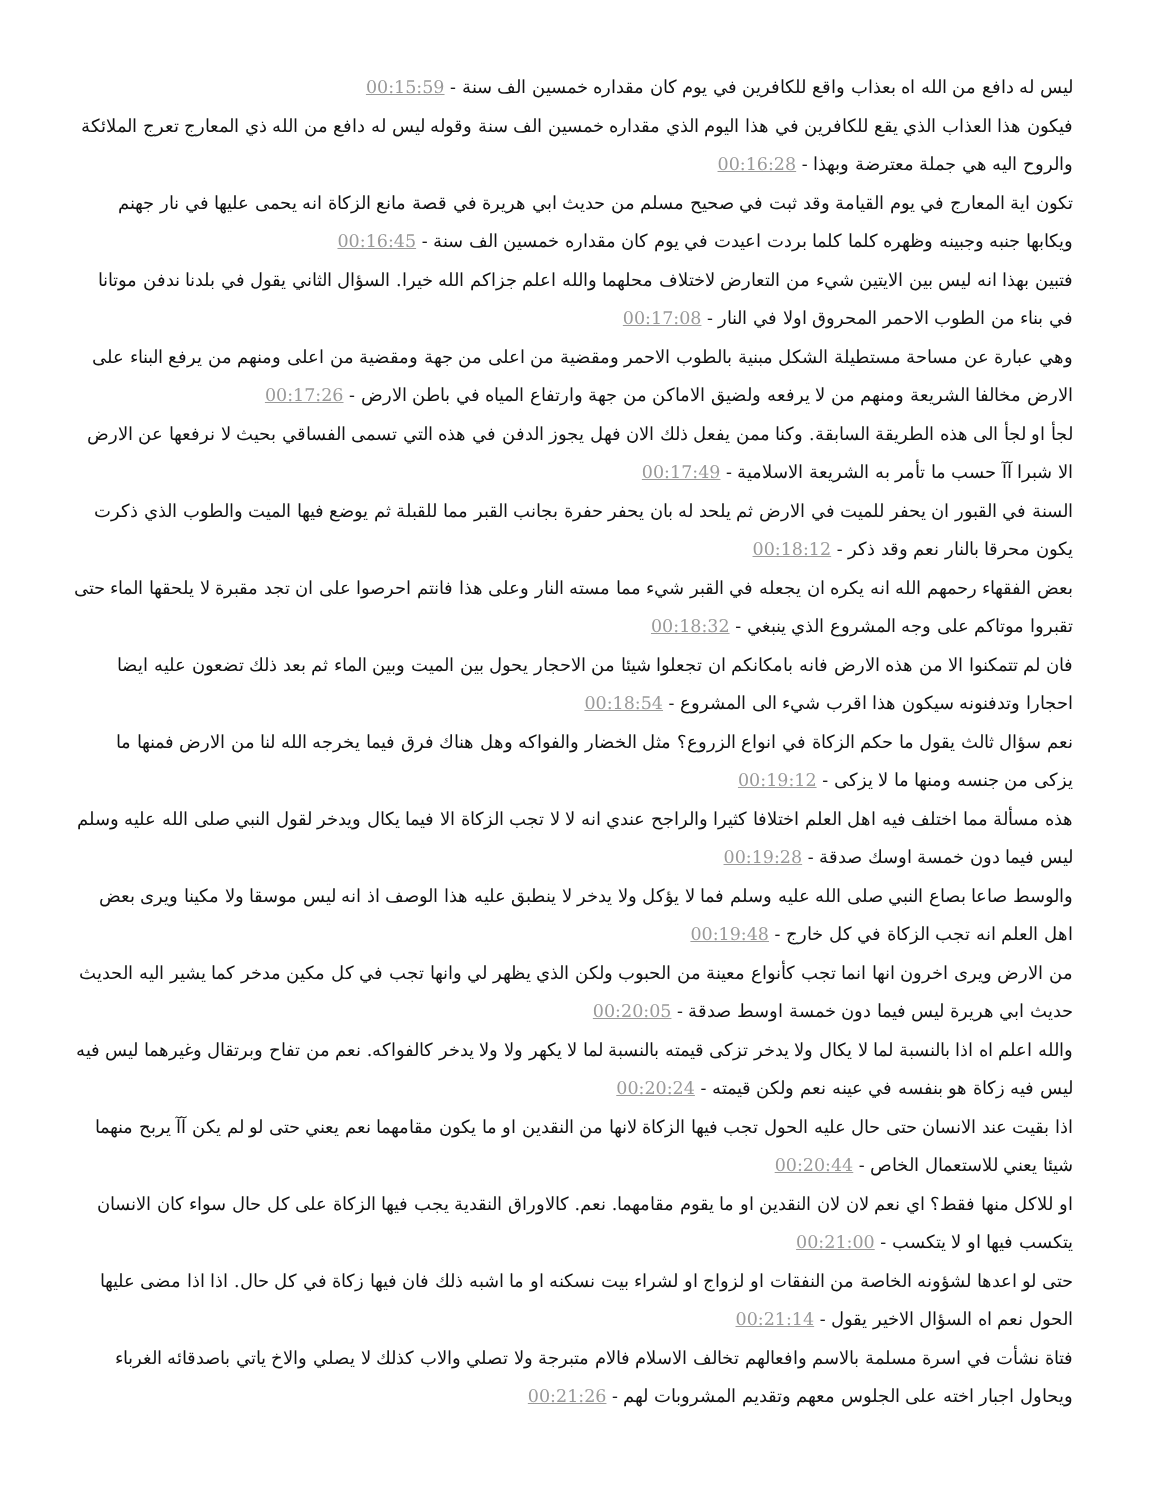ليس له دافع من الله اه بعذاب واقع للكافرين في يوم كان مقداره خمسين الف سنة - 00:15:59
فيكون هذا العذاب الذي يقع للكافرين في هذا اليوم الذي مقداره خمسين الف سنة وقوله ليس له دافع من الله ذي المعارج تعرج الملائكة والروح اليه هي جملة معترضة وبهذا - 00:16:28
تكون اية المعارج في يوم القيامة وقد ثبت في صحيح مسلم من حديث ابي هريرة في قصة مانع الزكاة انه يحمى عليها في نار جهنم ويكابها جنبه وجبينه وظهره كلما كلما بردت اعيدت في يوم كان مقداره خمسين الف سنة - 00:16:45
فتبين بهذا انه ليس بين الايتين شيء من التعارض لاختلاف محلهما والله اعلم جزاكم الله خيرا. السؤال الثاني يقول في بلدنا ندفن موتانا في بناء من الطوب الاحمر المحروق اولا في النار - 00:17:08
وهي عبارة عن مساحة مستطيلة الشكل مبنية بالطوب الاحمر ومقضية من اعلى من جهة ومقضية من اعلى ومنهم من يرفع البناء على الارض مخالفا الشريعة ومنهم من لا يرفعه ولضيق الاماكن من جهة وارتفاع المياه في باطن الارض - 00:17:26
لجأ او لجأ الى هذه الطريقة السابقة. وكنا ممن يفعل ذلك الان فهل يجوز الدفن في هذه التي تسمى الفساقي بحيث لا نرفعها عن الارض الا شبرا آآ حسب ما تأمر به الشريعة الاسلامية - 00:17:49
السنة في القبور ان يحفر للميت في الارض ثم يلحد له بان يحفر حفرة بجانب القبر مما للقبلة ثم يوضع فيها الميت والطوب الذي ذكرت يكون محرقا بالنار نعم وقد ذكر - 00:18:12
بعض الفقهاء رحمهم الله انه يكره ان يجعله في القبر شيء مما مسته النار وعلى هذا فانتم احرصوا على ان تجد مقبرة لا يلحقها الماء حتى تقبروا موتاكم على وجه المشروع الذي ينبغي - 00:18:32
فان لم تتمكنوا الا من هذه الارض فانه بامكانكم ان تجعلوا شيئا من الاحجار يحول بين الميت وبين الماء ثم بعد ذلك تضعون عليه ايضا احجارا وتدفنونه سيكون هذا اقرب شيء الى المشروع - 00:18:54
نعم سؤال ثالث يقول ما حكم الزكاة في انواع الزروع؟ مثل الخضار والفواكه وهل هناك فرق فيما يخرجه الله لنا من الارض فمنها ما يزكى من جنسه ومنها ما لا يزكى - 00:19:12
هذه مسألة مما اختلف فيه اهل العلم اختلافا كثيرا والراجح عندي انه لا لا تجب الزكاة الا فيما يكال ويدخر لقول النبي صلى الله عليه وسلم ليس فيما دون خمسة اوسك صدقة - 00:19:28
والوسط صاعا بصاع النبي صلى الله عليه وسلم فما لا يؤكل ولا يدخر لا ينطبق عليه هذا الوصف اذ انه ليس موسقا ولا مكينا ويرى بعض اهل العلم انه تجب الزكاة في كل خارج - 00:19:48
من الارض ويرى اخرون انها انما تجب كأنواع معينة من الحبوب ولكن الذي يظهر لي وانها تجب في كل مكين مدخر كما يشير اليه الحديث حديث ابي هريرة ليس فيما دون خمسة اوسط صدقة - 00:20:05
والله اعلم اه اذا بالنسبة لما لا يكال ولا يدخر تزكى قيمته بالنسبة لما لا يكهر ولا ولا يدخر كالفواكه. نعم من تفاح وبرتقال وغيرهما ليس فيه ليس فيه زكاة هو بنفسه في عينه نعم ولكن قيمته - 00:20:24
اذا بقيت عند الانسان حتى حال عليه الحول تجب فيها الزكاة لانها من النقدين او ما يكون مقامهما نعم يعني حتى لو لم يكن آآ يربح منهما شيئا يعني للاستعمال الخاص - 00:20:44
او للاكل منها فقط؟ اي نعم لان لان النقدين او ما يقوم مقامهما. نعم. كالاوراق النقدية يجب فيها الزكاة على كل حال سواء كان الانسان يتكسب فيها او لا يتكسب - 00:21:00
حتى لو اعدها لشؤونه الخاصة من النفقات او لزواج او لشراء بيت نسكنه او ما اشبه ذلك فان فيها زكاة في كل حال. اذا اذا مضى عليها الحول نعم اه السؤال الاخير يقول - 00:21:14
فتاة نشأت في اسرة مسلمة بالاسم وافعالهم تخالف الاسلام فالام متبرجة ولا تصلي والاب كذلك لا يصلي والاخ ياتي باصدقائه الغرباء ويحاول اجبار اخته على الجلوس معهم وتقديم المشروبات لهم - 00:21:26